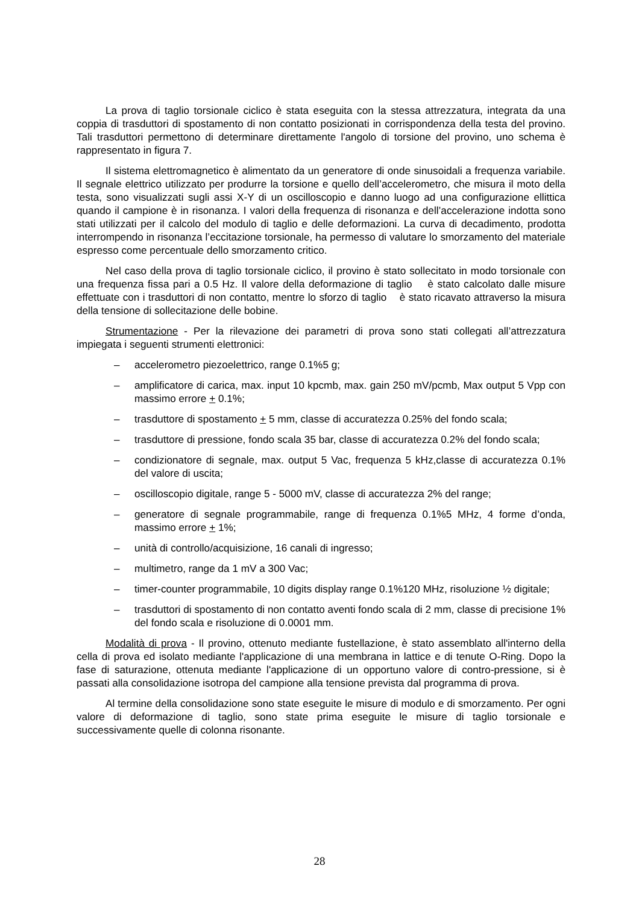La prova di taglio torsionale ciclico è stata eseguita con la stessa attrezzatura, integrata da una coppia di trasduttori di spostamento di non contatto posizionati in corrispondenza della testa del provino. Tali trasduttori permettono di determinare direttamente l'angolo di torsione del provino, uno schema è rappresentato in figura 7.
Il sistema elettromagnetico è alimentato da un generatore di onde sinusoidali a frequenza variabile. Il segnale elettrico utilizzato per produrre la torsione e quello dell’accelerometro, che misura il moto della testa, sono visualizzati sugli assi X-Y di un oscilloscopio e danno luogo ad una configurazione ellittica quando il campione è in risonanza. I valori della frequenza di risonanza e dell’accelerazione indotta sono stati utilizzati per il calcolo del modulo di taglio e delle deformazioni. La curva di decadimento, prodotta interrompendo in risonanza l’eccitazione torsionale, ha permesso di valutare lo smorzamento del materiale espresso come percentuale dello smorzamento critico.
Nel caso della prova di taglio torsionale ciclico, il provino è stato sollecitato in modo torsionale con una frequenza fissa pari a 0.5 Hz. Il valore della deformazione di taglio è stato calcolato dalle misure effettuate con i trasduttori di non contatto, mentre lo sforzo di taglio è stato ricavato attraverso la misura della tensione di sollecitazione delle bobine.
Strumentazione - Per la rilevazione dei parametri di prova sono stati collegati all’attrezzatura impiegata i seguenti strumenti elettronici:
– accelerometro piezoelettrico, range 0.1%5 g;
– amplificatore di carica, max. input 10 kpcmb, max. gain 250 mV/pcmb, Max output 5 Vpp con massimo errore + 0.1%;
– trasduttore di spostamento + 5 mm, classe di accuratezza 0.25% del fondo scala;
– trasduttore di pressione, fondo scala 35 bar, classe di accuratezza 0.2% del fondo scala;
– condizionatore di segnale, max. output 5 Vac, frequenza 5 kHz,classe di accuratezza 0.1% del valore di uscita;
– oscilloscopio digitale, range 5 - 5000 mV, classe di accuratezza 2% del range;
– generatore di segnale programmabile, range di frequenza 0.1%5 MHz, 4 forme d’onda, massimo errore + 1%;
– unità di controllo/acquisizione, 16 canali di ingresso;
– multimetro, range da 1 mV a 300 Vac;
– timer-counter programmabile, 10 digits display range 0.1%120 MHz, risoluzione ½ digitale;
– trasduttori di spostamento di non contatto aventi fondo scala di 2 mm, classe di precisione 1% del fondo scala e risoluzione di 0.0001 mm.
Modalità di prova - Il provino, ottenuto mediante fustellazione, è stato assemblato all'interno della cella di prova ed isolato mediante l'applicazione di una membrana in lattice e di tenute O-Ring. Dopo la fase di saturazione, ottenuta mediante l'applicazione di un opportuno valore di contro-pressione, si è passati alla consolidazione isotropa del campione alla tensione prevista dal programma di prova.
Al termine della consolidazione sono state eseguite le misure di modulo e di smorzamento. Per ogni valore di deformazione di taglio, sono state prima eseguite le misure di taglio torsionale e successivamente quelle di colonna risonante.
28